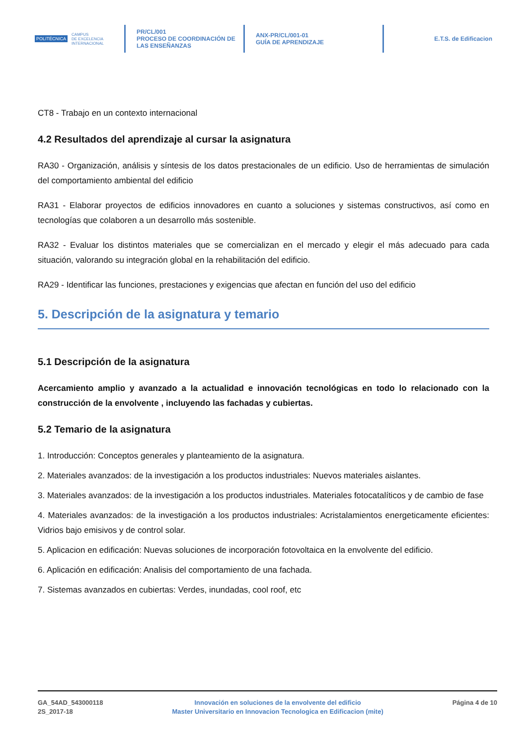POLITÉCNICA CAMPUS
DE EXCELENCIA
INTERNACIONAL
PR/CL/001
PROCESO DE COORDINACIÓN DE
LAS ENSEÑANZAS
ANX-PR/CL/001-01
GUÍA DE APRENDIZAJE
E.T.S. de Edificacion
CT8 - Trabajo en un contexto internacional
4.2 Resultados del aprendizaje al cursar la asignatura
RA30 - Organización, análisis y síntesis de los datos prestacionales de un edificio. Uso de herramientas de simulación del comportamiento ambiental del edificio
RA31 - Elaborar proyectos de edificios innovadores en cuanto a soluciones y sistemas constructivos, así como en tecnologías que colaboren a un desarrollo más sostenible.
RA32 - Evaluar los distintos materiales que se comercializan en el mercado y elegir el más adecuado para cada situación, valorando su integración global en la rehabilitación del edificio.
RA29 - Identificar las funciones, prestaciones y exigencias que afectan en función del uso del edificio
5. Descripción de la asignatura y temario
5.1 Descripción de la asignatura
Acercamiento amplio y avanzado a la actualidad e innovación tecnológicas en todo lo relacionado con la construcción de la envolvente , incluyendo las fachadas y cubiertas.
5.2 Temario de la asignatura
1. Introducción: Conceptos generales y planteamiento de la asignatura.
2. Materiales avanzados: de la investigación a los productos industriales: Nuevos materiales aislantes.
3. Materiales avanzados: de la investigación a los productos industriales. Materiales fotocatalíticos y de cambio de fase
4. Materiales avanzados: de la investigación a los productos industriales: Acristalamientos energeticamente eficientes: Vidrios bajo emisivos y de control solar.
5. Aplicacion en edificación: Nuevas soluciones de incorporación fotovoltaica en la envolvente del edificio.
6. Aplicación en edificación: Analisis del comportamiento de una fachada.
7. Sistemas avanzados en cubiertas: Verdes, inundadas, cool roof, etc
GA_54AD_543000118
2S_2017-18
Innovación en soluciones de la envolvente del edificio
Master Universitario en Innovacion Tecnologica en Edificacion (mite)
Página 4 de 10